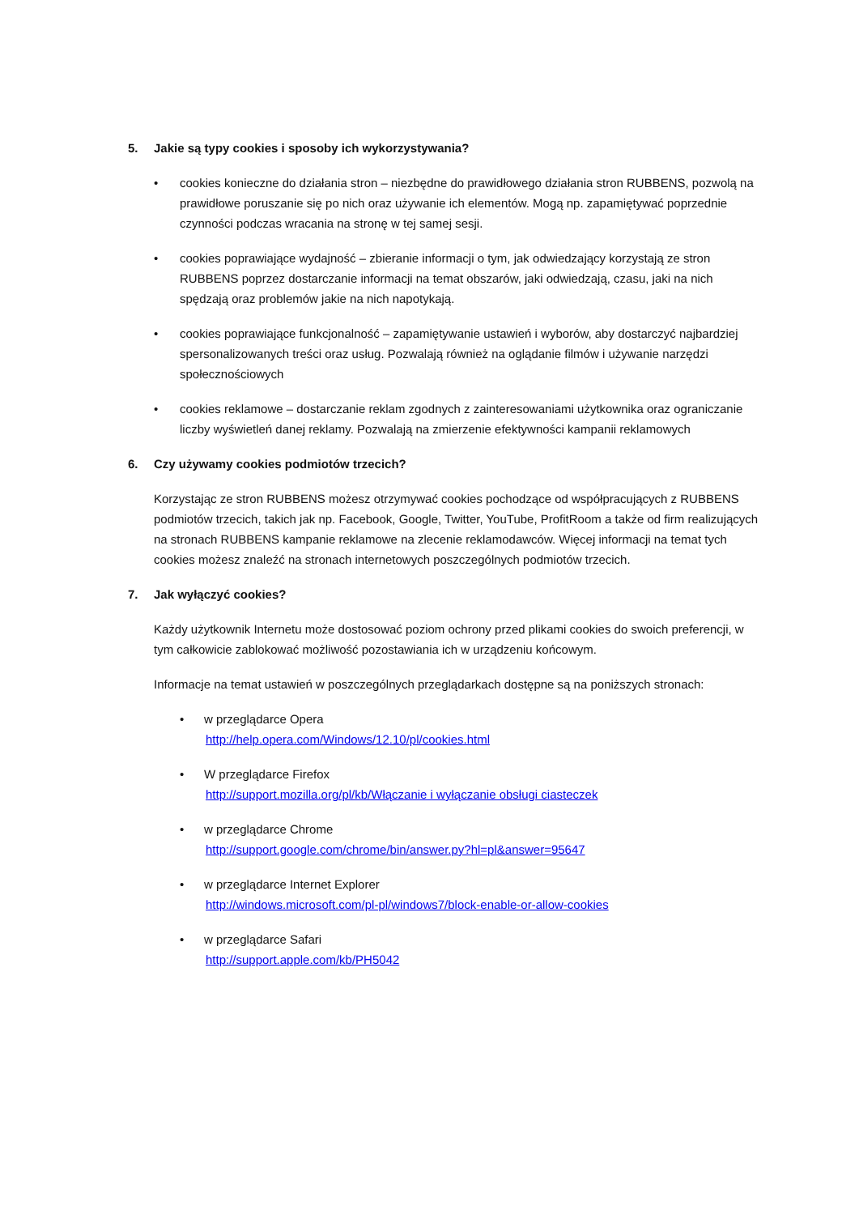5. Jakie są typy cookies i sposoby ich wykorzystywania?
• cookies konieczne do działania stron – niezbędne do prawidłowego działania stron RUBBENS, pozwolą na prawidłowe poruszanie się po nich oraz używanie ich elementów. Mogą np. zapamiętywać poprzednie czynności podczas wracania na stronę w tej samej sesji.
• cookies poprawiające wydajność – zbieranie informacji o tym, jak odwiedzający korzystają ze stron RUBBENS poprzez dostarczanie informacji na temat obszarów, jaki odwiedzają, czasu, jaki na nich spędzają oraz problemów jakie na nich napotykają.
• cookies poprawiające funkcjonalność – zapamiętywanie ustawień i wyborów, aby dostarczyć najbardziej spersonalizowanych treści oraz usług. Pozwalają również na oglądanie filmów i używanie narzędzi społecznościowych
• cookies reklamowe – dostarczanie reklam zgodnych z zainteresowaniami użytkownika oraz ograniczanie liczby wyświetleń danej reklamy. Pozwalają na zmierzenie efektywności kampanii reklamowych
6. Czy używamy cookies podmiotów trzecich?
Korzystając ze stron RUBBENS możesz otrzymywać cookies pochodzące od współpracujących z RUBBENS podmiotów trzecich, takich jak np. Facebook, Google, Twitter, YouTube, ProfitRoom a także od firm realizujących na stronach RUBBENS kampanie reklamowe na zlecenie reklamodawców. Więcej informacji na temat tych cookies możesz znaleźć na stronach internetowych poszczególnych podmiotów trzecich.
7. Jak wyłączyć cookies?
Każdy użytkownik Internetu może dostosować poziom ochrony przed plikami cookies do swoich preferencji, w tym całkowicie zablokować możliwość pozostawiania ich w urządzeniu końcowym.
Informacje na temat ustawień w poszczególnych przeglądarkach dostępne są na poniższych stronach:
• w przeglądarce Opera
http://help.opera.com/Windows/12.10/pl/cookies.html
• W przeglądarce Firefox
http://support.mozilla.org/pl/kb/Włączanie i wyłączanie obsługi ciasteczek
• w przeglądarce Chrome
http://support.google.com/chrome/bin/answer.py?hl=pl&answer=95647
• w przeglądarce Internet Explorer
http://windows.microsoft.com/pl-pl/windows7/block-enable-or-allow-cookies
• w przeglądarce Safari
http://support.apple.com/kb/PH5042